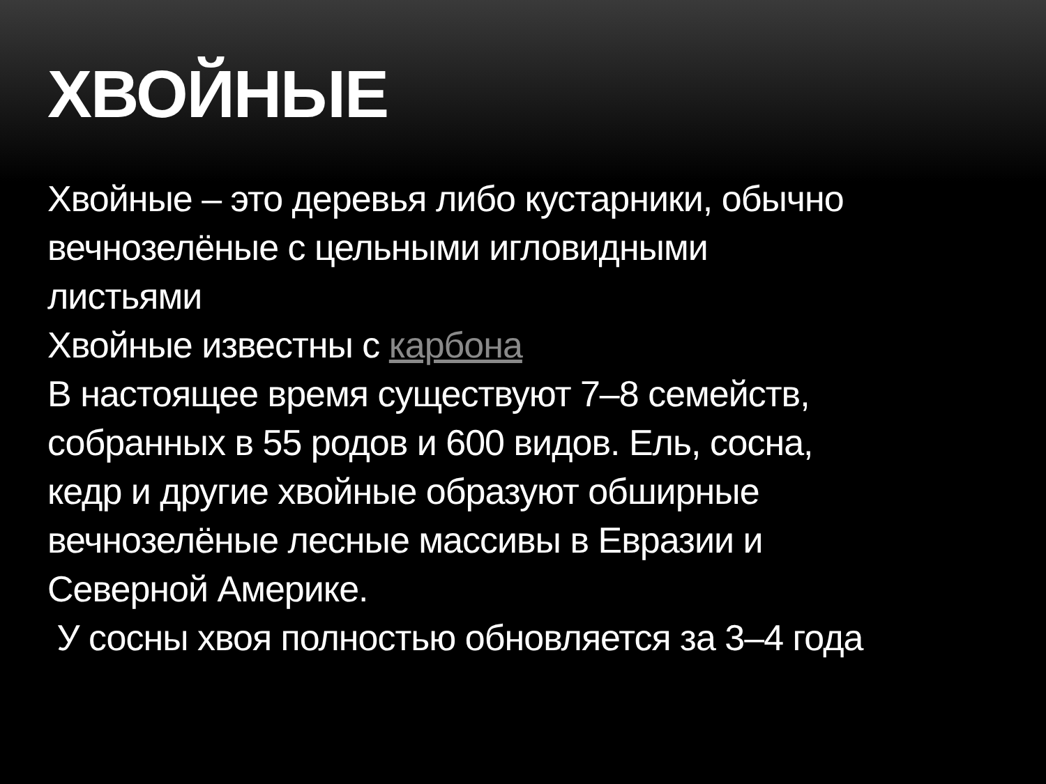ХВОЙНЫЕ
Хвойные – это деревья либо кустарники, обычно вечнозелёные с цельными игловидными
листьями
Хвойные известны с карбона
В настоящее время существуют 7–8 семейств, собранных в 55 родов и 600 видов. Ель, сосна, кедр и другие хвойные образуют обширные вечнозелёные лесные массивы в Евразии и Северной Америке.
У сосны хвоя полностью обновляется за 3–4 года